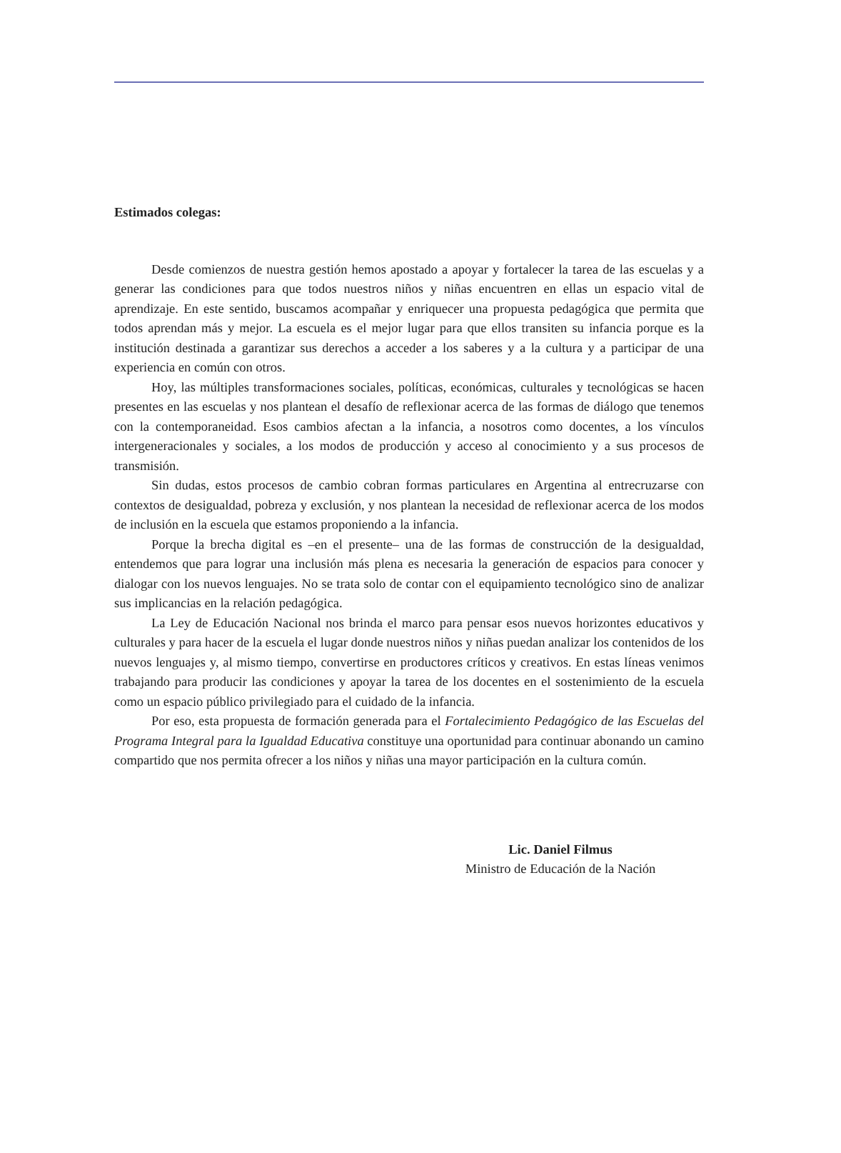Estimados colegas:
Desde comienzos de nuestra gestión hemos apostado a apoyar y fortalecer la tarea de las escuelas y a generar las condiciones para que todos nuestros niños y niñas encuentren en ellas un espacio vital de aprendizaje. En este sentido, buscamos acompañar y enriquecer una propuesta pedagógica que permita que todos aprendan más y mejor. La escuela es el mejor lugar para que ellos transiten su infancia porque es la institución destinada a garantizar sus derechos a acceder a los saberes y a la cultura y a participar de una experiencia en común con otros.
Hoy, las múltiples transformaciones sociales, políticas, económicas, culturales y tecnológicas se hacen presentes en las escuelas y nos plantean el desafío de reflexionar acerca de las formas de diálogo que tenemos con la contemporaneidad. Esos cambios afectan a la infancia, a nosotros como docentes, a los vínculos intergeneracionales y sociales, a los modos de producción y acceso al conocimiento y a sus procesos de transmisión.
Sin dudas, estos procesos de cambio cobran formas particulares en Argentina al entrecruzarse con contextos de desigualdad, pobreza y exclusión, y nos plantean la necesidad de reflexionar acerca de los modos de inclusión en la escuela que estamos proponiendo a la infancia.
Porque la brecha digital es –en el presente– una de las formas de construcción de la desigualdad, entendemos que para lograr una inclusión más plena es necesaria la generación de espacios para conocer y dialogar con los nuevos lenguajes. No se trata solo de contar con el equipamiento tecnológico sino de analizar sus implicancias en la relación pedagógica.
La Ley de Educación Nacional nos brinda el marco para pensar esos nuevos horizontes educativos y culturales y para hacer de la escuela el lugar donde nuestros niños y niñas puedan analizar los contenidos de los nuevos lenguajes y, al mismo tiempo, convertirse en productores críticos y creativos. En estas líneas venimos trabajando para producir las condiciones y apoyar la tarea de los docentes en el sostenimiento de la escuela como un espacio público privilegiado para el cuidado de la infancia.
Por eso, esta propuesta de formación generada para el Fortalecimiento Pedagógico de las Escuelas del Programa Integral para la Igualdad Educativa constituye una oportunidad para continuar abonando un camino compartido que nos permita ofrecer a los niños y niñas una mayor participación en la cultura común.
Lic. Daniel Filmus
Ministro de Educación de la Nación